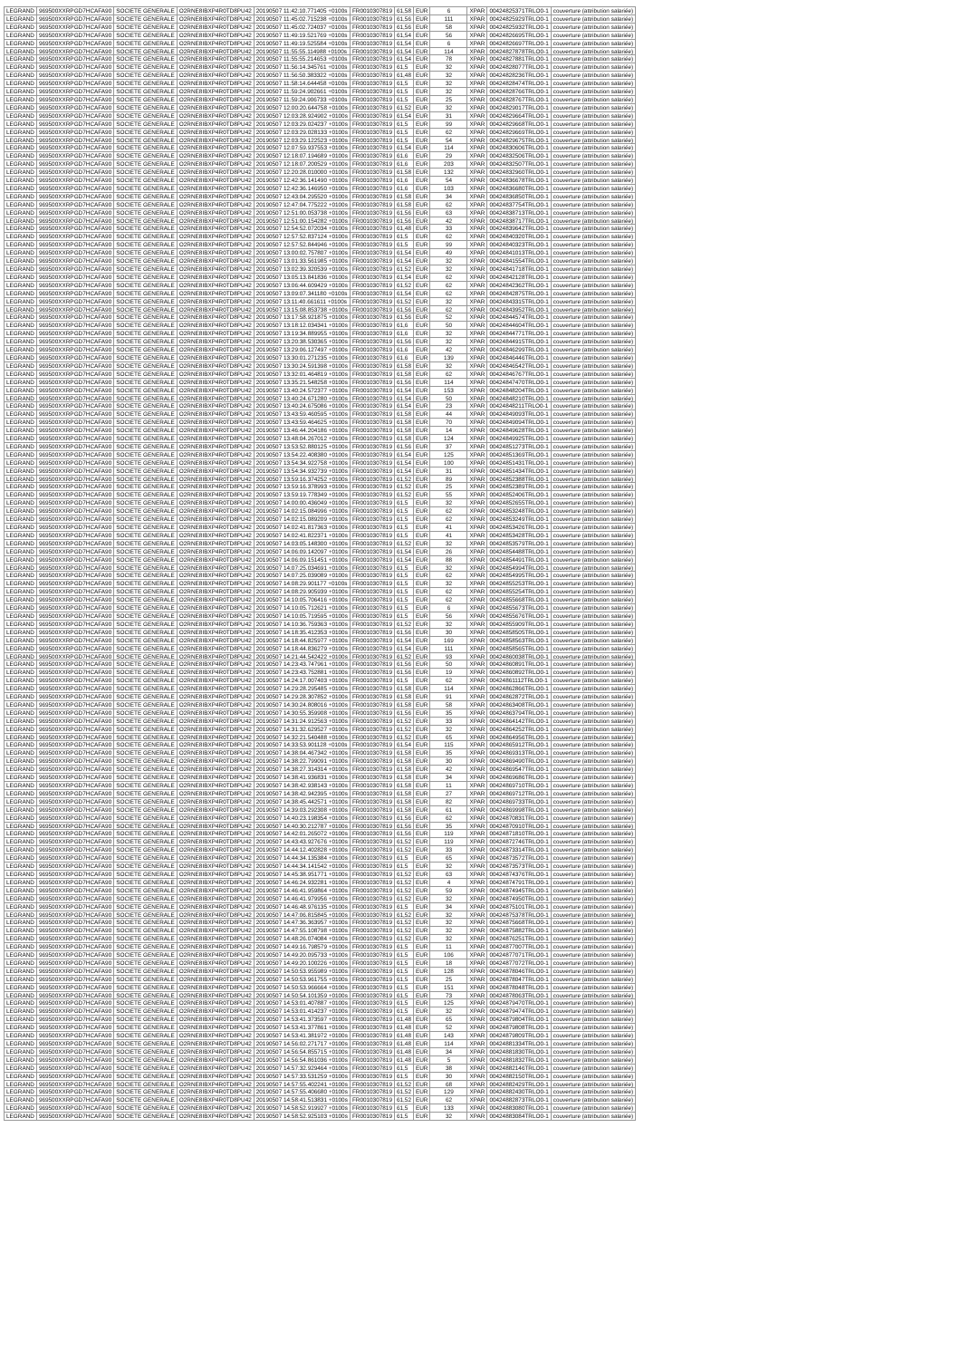| LEGRAND | 969500XXRPGD7HCAFA90 | SOCIETE GENERALE | O2RNE8IBXP4R0TD8PU42 | 20190507 11:42:10.771405 +0100s | FR0010307819 | 61,58 | EUR | 6 | XPAR | 00424825371TRLO0-1 | couverture (attribution salariée) |
| LEGRAND | 969500XXRPGD7HCAFA90 | SOCIETE GENERALE | O2RNE8IBXP4R0TD8PU42 | 20190507 11:45:02.715238 +0100s | FR0010307819 | 61,56 | EUR | 111 | XPAR | 00424825929TRLO0-1 | couverture (attribution salariée) |
| LEGRAND | 969500XXRPGD7HCAFA90 | SOCIETE GENERALE | O2RNE8IBXP4R0TD8PU42 | 20190507 11:45:02.724037 +0100s | FR0010307819 | 61,56 | EUR | 58 | XPAR | 00424825932TRLO0-1 | couverture (attribution salariée) |
| LEGRAND | 969500XXRPGD7HCAFA90 | SOCIETE GENERALE | O2RNE8IBXP4R0TD8PU42 | 20190507 11:49:19.521769 +0100s | FR0010307819 | 61,54 | EUR | 56 | XPAR | 00424826695TRLO0-1 | couverture (attribution salariée) |
| LEGRAND | 969500XXRPGD7HCAFA90 | SOCIETE GENERALE | O2RNE8IBXP4R0TD8PU42 | 20190507 11:49:19.525584 +0100s | FR0010307819 | 61,54 | EUR | 6 | XPAR | 00424826697TRLO0-1 | couverture (attribution salariée) |
| LEGRAND | 969500XXRPGD7HCAFA90 | SOCIETE GENERALE | O2RNE8IBXP4R0TD8PU42 | 20190507 11:55:55.114988 +0100s | FR0010307819 | 61,54 | EUR | 114 | XPAR | 00424827878TRLO0-1 | couverture (attribution salariée) |
| LEGRAND | 969500XXRPGD7HCAFA90 | SOCIETE GENERALE | O2RNE8IBXP4R0TD8PU42 | 20190507 11:55:55.214653 +0100s | FR0010307819 | 61,54 | EUR | 78 | XPAR | 00424827881TRLO0-1 | couverture (attribution salariée) |
| LEGRAND | 969500XXRPGD7HCAFA90 | SOCIETE GENERALE | O2RNE8IBXP4R0TD8PU42 | 20190507 11:56:14.345761 +0100s | FR0010307819 | 61,5 | EUR | 32 | XPAR | 00424828077TRLO0-1 | couverture (attribution salariée) |
| LEGRAND | 969500XXRPGD7HCAFA90 | SOCIETE GENERALE | O2RNE8IBXP4R0TD8PU42 | 20190507 11:56:50.383322 +0100s | FR0010307819 | 61,48 | EUR | 32 | XPAR | 00424828236TRLO0-1 | couverture (attribution salariée) |
| LEGRAND | 969500XXRPGD7HCAFA90 | SOCIETE GENERALE | O2RNE8IBXP4R0TD8PU42 | 20190507 11:58:14.644458 +0100s | FR0010307819 | 61,5 | EUR | 32 | XPAR | 00424828474TRLO0-1 | couverture (attribution salariée) |
| LEGRAND | 969500XXRPGD7HCAFA90 | SOCIETE GENERALE | O2RNE8IBXP4R0TD8PU42 | 20190507 11:59:24.902661 +0100s | FR0010307819 | 61,5 | EUR | 32 | XPAR | 00424828766TRLO0-1 | couverture (attribution salariée) |
| LEGRAND | 969500XXRPGD7HCAFA90 | SOCIETE GENERALE | O2RNE8IBXP4R0TD8PU42 | 20190507 11:59:24.906733 +0100s | FR0010307819 | 61,5 | EUR | 25 | XPAR | 00424828767TRLO0-1 | couverture (attribution salariée) |
| LEGRAND | 969500XXRPGD7HCAFA90 | SOCIETE GENERALE | O2RNE8IBXP4R0TD8PU42 | 20190507 12:00:20.644758 +0100s | FR0010307819 | 61,52 | EUR | 32 | XPAR | 00424829017TRLO0-1 | couverture (attribution salariée) |
| LEGRAND | 969500XXRPGD7HCAFA90 | SOCIETE GENERALE | O2RNE8IBXP4R0TD8PU42 | 20190507 12:03:28.924902 +0100s | FR0010307819 | 61,54 | EUR | 31 | XPAR | 00424829664TRLO0-1 | couverture (attribution salariée) |
| LEGRAND | 969500XXRPGD7HCAFA90 | SOCIETE GENERALE | O2RNE8IBXP4R0TD8PU42 | 20190507 12:03:29.024237 +0100s | FR0010307819 | 61,5 | EUR | 99 | XPAR | 00424829668TRLO0-1 | couverture (attribution salariée) |
| LEGRAND | 969500XXRPGD7HCAFA90 | SOCIETE GENERALE | O2RNE8IBXP4R0TD8PU42 | 20190507 12:03:29.028133 +0100s | FR0010307819 | 61,5 | EUR | 62 | XPAR | 00424829669TRLO0-1 | couverture (attribution salariée) |
| LEGRAND | 969500XXRPGD7HCAFA90 | SOCIETE GENERALE | O2RNE8IBXP4R0TD8PU42 | 20190507 12:03:29.122523 +0100s | FR0010307819 | 61,5 | EUR | 54 | XPAR | 00424829675TRLO0-1 | couverture (attribution salariée) |
| LEGRAND | 969500XXRPGD7HCAFA90 | SOCIETE GENERALE | O2RNE8IBXP4R0TD8PU42 | 20190507 12:07:59.937553 +0100s | FR0010307819 | 61,54 | EUR | 114 | XPAR | 00424830606TRLO0-1 | couverture (attribution salariée) |
| LEGRAND | 969500XXRPGD7HCAFA90 | SOCIETE GENERALE | O2RNE8IBXP4R0TD8PU42 | 20190507 12:18:07.194689 +0100s | FR0010307819 | 61,6 | EUR | 29 | XPAR | 00424832506TRLO0-1 | couverture (attribution salariée) |
| LEGRAND | 969500XXRPGD7HCAFA90 | SOCIETE GENERALE | O2RNE8IBXP4R0TD8PU42 | 20190507 12:18:07.200529 +0100s | FR0010307819 | 61,6 | EUR | 203 | XPAR | 00424832507TRLO0-1 | couverture (attribution salariée) |
| LEGRAND | 969500XXRPGD7HCAFA90 | SOCIETE GENERALE | O2RNE8IBXP4R0TD8PU42 | 20190507 12:20:28.010000 +0100s | FR0010307819 | 61,58 | EUR | 132 | XPAR | 00424832960TRLO0-1 | couverture (attribution salariée) |
| LEGRAND | 969500XXRPGD7HCAFA90 | SOCIETE GENERALE | O2RNE8IBXP4R0TD8PU42 | 20190507 12:42:36.141490 +0100s | FR0010307819 | 61,6 | EUR | 54 | XPAR | 00424836678TRLO0-1 | couverture (attribution salariée) |
| LEGRAND | 969500XXRPGD7HCAFA90 | SOCIETE GENERALE | O2RNE8IBXP4R0TD8PU42 | 20190507 12:42:36.146950 +0100s | FR0010307819 | 61,6 | EUR | 103 | XPAR | 00424836680TRLO0-1 | couverture (attribution salariée) |
| LEGRAND | 969500XXRPGD7HCAFA90 | SOCIETE GENERALE | O2RNE8IBXP4R0TD8PU42 | 20190507 12:43:04.295520 +0100s | FR0010307819 | 61,58 | EUR | 34 | XPAR | 00424836850TRLO0-1 | couverture (attribution salariée) |
| LEGRAND | 969500XXRPGD7HCAFA90 | SOCIETE GENERALE | O2RNE8IBXP4R0TD8PU42 | 20190507 12:47:04.775222 +0100s | FR0010307819 | 61,58 | EUR | 62 | XPAR | 00424837754TRLO0-1 | couverture (attribution salariée) |
| LEGRAND | 969500XXRPGD7HCAFA90 | SOCIETE GENERALE | O2RNE8IBXP4R0TD8PU42 | 20190507 12:51:00.053738 +0100s | FR0010307819 | 61,56 | EUR | 63 | XPAR | 00424838713TRLO0-1 | couverture (attribution salariée) |
| LEGRAND | 969500XXRPGD7HCAFA90 | SOCIETE GENERALE | O2RNE8IBXP4R0TD8PU42 | 20190507 12:51:00.154282 +0100s | FR0010307819 | 61,56 | EUR | 42 | XPAR | 00424838717TRLO0-1 | couverture (attribution salariée) |
| LEGRAND | 969500XXRPGD7HCAFA90 | SOCIETE GENERALE | O2RNE8IBXP4R0TD8PU42 | 20190507 12:54:52.072034 +0100s | FR0010307819 | 61,48 | EUR | 33 | XPAR | 00424839642TRLO0-1 | couverture (attribution salariée) |
| LEGRAND | 969500XXRPGD7HCAFA90 | SOCIETE GENERALE | O2RNE8IBXP4R0TD8PU42 | 20190507 12:57:52.837124 +0100s | FR0010307819 | 61,5 | EUR | 62 | XPAR | 00424840320TRLO0-1 | couverture (attribution salariée) |
| LEGRAND | 969500XXRPGD7HCAFA90 | SOCIETE GENERALE | O2RNE8IBXP4R0TD8PU42 | 20190507 12:57:52.844946 +0100s | FR0010307819 | 61,5 | EUR | 99 | XPAR | 00424840323TRLO0-1 | couverture (attribution salariée) |
| LEGRAND | 969500XXRPGD7HCAFA90 | SOCIETE GENERALE | O2RNE8IBXP4R0TD8PU42 | 20190507 13:00:02.757807 +0100s | FR0010307819 | 61,54 | EUR | 49 | XPAR | 00424841013TRLO0-1 | couverture (attribution salariée) |
| LEGRAND | 969500XXRPGD7HCAFA90 | SOCIETE GENERALE | O2RNE8IBXP4R0TD8PU42 | 20190507 13:01:33.561985 +0100s | FR0010307819 | 61,54 | EUR | 32 | XPAR | 00424841554TRLO0-1 | couverture (attribution salariée) |
| LEGRAND | 969500XXRPGD7HCAFA90 | SOCIETE GENERALE | O2RNE8IBXP4R0TD8PU42 | 20190507 13:02:39.320539 +0100s | FR0010307819 | 61,52 | EUR | 32 | XPAR | 00424841718TRLO0-1 | couverture (attribution salariée) |
| LEGRAND | 969500XXRPGD7HCAFA90 | SOCIETE GENERALE | O2RNE8IBXP4R0TD8PU42 | 20190507 13:05:13.841836 +0100s | FR0010307819 | 61,54 | EUR | 62 | XPAR | 00424842128TRLO0-1 | couverture (attribution salariée) |
| LEGRAND | 969500XXRPGD7HCAFA90 | SOCIETE GENERALE | O2RNE8IBXP4R0TD8PU42 | 20190507 13:06:44.609429 +0100s | FR0010307819 | 61,52 | EUR | 62 | XPAR | 00424842362TRLO0-1 | couverture (attribution salariée) |
| LEGRAND | 969500XXRPGD7HCAFA90 | SOCIETE GENERALE | O2RNE8IBXP4R0TD8PU42 | 20190507 13:09:07.341180 +0100s | FR0010307819 | 61,54 | EUR | 62 | XPAR | 00424842875TRLO0-1 | couverture (attribution salariée) |
| LEGRAND | 969500XXRPGD7HCAFA90 | SOCIETE GENERALE | O2RNE8IBXP4R0TD8PU42 | 20190507 13:11:40.661611 +0100s | FR0010307819 | 61,52 | EUR | 32 | XPAR | 00424843315TRLO0-1 | couverture (attribution salariée) |
| LEGRAND | 969500XXRPGD7HCAFA90 | SOCIETE GENERALE | O2RNE8IBXP4R0TD8PU42 | 20190507 13:15:08.853738 +0100s | FR0010307819 | 61,56 | EUR | 62 | XPAR | 00424843952TRLO0-1 | couverture (attribution salariée) |
| LEGRAND | 969500XXRPGD7HCAFA90 | SOCIETE GENERALE | O2RNE8IBXP4R0TD8PU42 | 20190507 13:17:58.921875 +0100s | FR0010307819 | 61,56 | EUR | 52 | XPAR | 00424844574TRLO0-1 | couverture (attribution salariée) |
| LEGRAND | 969500XXRPGD7HCAFA90 | SOCIETE GENERALE | O2RNE8IBXP4R0TD8PU42 | 20190507 13:18:12.034341 +0100s | FR0010307819 | 61,6 | EUR | 50 | XPAR | 00424844604TRLO0-1 | couverture (attribution salariée) |
| LEGRAND | 969500XXRPGD7HCAFA90 | SOCIETE GENERALE | O2RNE8IBXP4R0TD8PU42 | 20190507 13:19:34.889955 +0100s | FR0010307819 | 61,6 | EUR | 32 | XPAR | 00424844771TRLO0-1 | couverture (attribution salariée) |
| LEGRAND | 969500XXRPGD7HCAFA90 | SOCIETE GENERALE | O2RNE8IBXP4R0TD8PU42 | 20190507 13:20:38.530365 +0100s | FR0010307819 | 61,56 | EUR | 32 | XPAR | 00424844915TRLO0-1 | couverture (attribution salariée) |
| LEGRAND | 969500XXRPGD7HCAFA90 | SOCIETE GENERALE | O2RNE8IBXP4R0TD8PU42 | 20190507 13:29:06.127497 +0100s | FR0010307819 | 61,6 | EUR | 42 | XPAR | 00424846299TRLO0-1 | couverture (attribution salariée) |
| LEGRAND | 969500XXRPGD7HCAFA90 | SOCIETE GENERALE | O2RNE8IBXP4R0TD8PU42 | 20190507 13:30:01.271235 +0100s | FR0010307819 | 61,6 | EUR | 139 | XPAR | 00424846446TRLO0-1 | couverture (attribution salariée) |
| LEGRAND | 969500XXRPGD7HCAFA90 | SOCIETE GENERALE | O2RNE8IBXP4R0TD8PU42 | 20190507 13:30:24.591398 +0100s | FR0010307819 | 61,58 | EUR | 32 | XPAR | 00424846542TRLO0-1 | couverture (attribution salariée) |
| LEGRAND | 969500XXRPGD7HCAFA90 | SOCIETE GENERALE | O2RNE8IBXP4R0TD8PU42 | 20190507 13:32:01.464819 +0100s | FR0010307819 | 61,58 | EUR | 62 | XPAR | 00424846767TRLO0-1 | couverture (attribution salariée) |
| LEGRAND | 969500XXRPGD7HCAFA90 | SOCIETE GENERALE | O2RNE8IBXP4R0TD8PU42 | 20190507 13:35:21.548258 +0100s | FR0010307819 | 61,56 | EUR | 114 | XPAR | 00424847470TRLO0-1 | couverture (attribution salariée) |
| LEGRAND | 969500XXRPGD7HCAFA90 | SOCIETE GENERALE | O2RNE8IBXP4R0TD8PU42 | 20190507 13:40:24.572377 +0100s | FR0010307819 | 61,54 | EUR | 153 | XPAR | 00424848204TRLO0-1 | couverture (attribution salariée) |
| LEGRAND | 969500XXRPGD7HCAFA90 | SOCIETE GENERALE | O2RNE8IBXP4R0TD8PU42 | 20190507 13:40:24.671280 +0100s | FR0010307819 | 61,54 | EUR | 50 | XPAR | 00424848210TRLO0-1 | couverture (attribution salariée) |
| LEGRAND | 969500XXRPGD7HCAFA90 | SOCIETE GENERALE | O2RNE8IBXP4R0TD8PU42 | 20190507 13:40:24.675086 +0100s | FR0010307819 | 61,54 | EUR | 23 | XPAR | 00424848211TRLO0-1 | couverture (attribution salariée) |
| LEGRAND | 969500XXRPGD7HCAFA90 | SOCIETE GENERALE | O2RNE8IBXP4R0TD8PU42 | 20190507 13:43:59.460595 +0100s | FR0010307819 | 61,58 | EUR | 44 | XPAR | 00424849093TRLO0-1 | couverture (attribution salariée) |
| LEGRAND | 969500XXRPGD7HCAFA90 | SOCIETE GENERALE | O2RNE8IBXP4R0TD8PU42 | 20190507 13:43:59.464625 +0100s | FR0010307819 | 61,58 | EUR | 70 | XPAR | 00424849094TRLO0-1 | couverture (attribution salariée) |
| LEGRAND | 969500XXRPGD7HCAFA90 | SOCIETE GENERALE | O2RNE8IBXP4R0TD8PU42 | 20190507 13:46:44.204186 +0100s | FR0010307819 | 61,58 | EUR | 14 | XPAR | 00424849628TRLO0-1 | couverture (attribution salariée) |
| LEGRAND | 969500XXRPGD7HCAFA90 | SOCIETE GENERALE | O2RNE8IBXP4R0TD8PU42 | 20190507 13:48:04.267012 +0100s | FR0010307819 | 61,58 | EUR | 124 | XPAR | 00424849925TRLO0-1 | couverture (attribution salariée) |
| LEGRAND | 969500XXRPGD7HCAFA90 | SOCIETE GENERALE | O2RNE8IBXP4R0TD8PU42 | 20190507 13:53:52.880125 +0100s | FR0010307819 | 61,56 | EUR | 37 | XPAR | 00424851273TRLO0-1 | couverture (attribution salariée) |
| LEGRAND | 969500XXRPGD7HCAFA90 | SOCIETE GENERALE | O2RNE8IBXP4R0TD8PU42 | 20190507 13:54:22.408380 +0100s | FR0010307819 | 61,54 | EUR | 125 | XPAR | 00424851369TRLO0-1 | couverture (attribution salariée) |
| LEGRAND | 969500XXRPGD7HCAFA90 | SOCIETE GENERALE | O2RNE8IBXP4R0TD8PU42 | 20190507 13:54:34.922758 +0100s | FR0010307819 | 61,54 | EUR | 100 | XPAR | 00424851431TRLO0-1 | couverture (attribution salariée) |
| LEGRAND | 969500XXRPGD7HCAFA90 | SOCIETE GENERALE | O2RNE8IBXP4R0TD8PU42 | 20190507 13:54:34.932739 +0100s | FR0010307819 | 61,54 | EUR | 31 | XPAR | 00424851434TRLO0-1 | couverture (attribution salariée) |
| LEGRAND | 969500XXRPGD7HCAFA90 | SOCIETE GENERALE | O2RNE8IBXP4R0TD8PU42 | 20190507 13:59:16.374252 +0100s | FR0010307819 | 61,52 | EUR | 89 | XPAR | 00424852388TRLO0-1 | couverture (attribution salariée) |
| LEGRAND | 969500XXRPGD7HCAFA90 | SOCIETE GENERALE | O2RNE8IBXP4R0TD8PU42 | 20190507 13:59:16.378993 +0100s | FR0010307819 | 61,52 | EUR | 25 | XPAR | 00424852389TRLO0-1 | couverture (attribution salariée) |
| LEGRAND | 969500XXRPGD7HCAFA90 | SOCIETE GENERALE | O2RNE8IBXP4R0TD8PU42 | 20190507 13:59:19.778349 +0100s | FR0010307819 | 61,52 | EUR | 55 | XPAR | 00424852406TRLO0-1 | couverture (attribution salariée) |
| LEGRAND | 969500XXRPGD7HCAFA90 | SOCIETE GENERALE | O2RNE8IBXP4R0TD8PU42 | 20190507 14:00:00.436049 +0100s | FR0010307819 | 61,5 | EUR | 32 | XPAR | 00424852655TRLO0-1 | couverture (attribution salariée) |
| LEGRAND | 969500XXRPGD7HCAFA90 | SOCIETE GENERALE | O2RNE8IBXP4R0TD8PU42 | 20190507 14:02:15.084996 +0100s | FR0010307819 | 61,5 | EUR | 62 | XPAR | 00424853248TRLO0-1 | couverture (attribution salariée) |
| LEGRAND | 969500XXRPGD7HCAFA90 | SOCIETE GENERALE | O2RNE8IBXP4R0TD8PU42 | 20190507 14:02:15.089209 +0100s | FR0010307819 | 61,5 | EUR | 62 | XPAR | 00424853249TRLO0-1 | couverture (attribution salariée) |
| LEGRAND | 969500XXRPGD7HCAFA90 | SOCIETE GENERALE | O2RNE8IBXP4R0TD8PU42 | 20190507 14:02:41.817363 +0100s | FR0010307819 | 61,5 | EUR | 41 | XPAR | 00424853426TRLO0-1 | couverture (attribution salariée) |
| LEGRAND | 969500XXRPGD7HCAFA90 | SOCIETE GENERALE | O2RNE8IBXP4R0TD8PU42 | 20190507 14:02:41.822371 +0100s | FR0010307819 | 61,5 | EUR | 41 | XPAR | 00424853428TRLO0-1 | couverture (attribution salariée) |
| LEGRAND | 969500XXRPGD7HCAFA90 | SOCIETE GENERALE | O2RNE8IBXP4R0TD8PU42 | 20190507 14:03:05.148300 +0100s | FR0010307819 | 61,52 | EUR | 32 | XPAR | 00424853579TRLO0-1 | couverture (attribution salariée) |
| LEGRAND | 969500XXRPGD7HCAFA90 | SOCIETE GENERALE | O2RNE8IBXP4R0TD8PU42 | 20190507 14:06:09.142097 +0100s | FR0010307819 | 61,54 | EUR | 26 | XPAR | 00424854488TRLO0-1 | couverture (attribution salariée) |
| LEGRAND | 969500XXRPGD7HCAFA90 | SOCIETE GENERALE | O2RNE8IBXP4R0TD8PU42 | 20190507 14:06:09.151451 +0100s | FR0010307819 | 61,54 | EUR | 88 | XPAR | 00424854491TRLO0-1 | couverture (attribution salariée) |
| LEGRAND | 969500XXRPGD7HCAFA90 | SOCIETE GENERALE | O2RNE8IBXP4R0TD8PU42 | 20190507 14:07:25.034691 +0100s | FR0010307819 | 61,5 | EUR | 32 | XPAR | 00424854994TRLO0-1 | couverture (attribution salariée) |
| LEGRAND | 969500XXRPGD7HCAFA90 | SOCIETE GENERALE | O2RNE8IBXP4R0TD8PU42 | 20190507 14:07:25.039089 +0100s | FR0010307819 | 61,5 | EUR | 62 | XPAR | 00424854995TRLO0-1 | couverture (attribution salariée) |
| LEGRAND | 969500XXRPGD7HCAFA90 | SOCIETE GENERALE | O2RNE8IBXP4R0TD8PU42 | 20190507 14:08:29.901177 +0100s | FR0010307819 | 61,5 | EUR | 32 | XPAR | 00424855253TRLO0-1 | couverture (attribution salariée) |
| LEGRAND | 969500XXRPGD7HCAFA90 | SOCIETE GENERALE | O2RNE8IBXP4R0TD8PU42 | 20190507 14:08:29.905939 +0100s | FR0010307819 | 61,5 | EUR | 62 | XPAR | 00424855254TRLO0-1 | couverture (attribution salariée) |
| LEGRAND | 969500XXRPGD7HCAFA90 | SOCIETE GENERALE | O2RNE8IBXP4R0TD8PU42 | 20190507 14:10:05.706416 +0100s | FR0010307819 | 61,5 | EUR | 62 | XPAR | 00424855668TRLO0-1 | couverture (attribution salariée) |
| LEGRAND | 969500XXRPGD7HCAFA90 | SOCIETE GENERALE | O2RNE8IBXP4R0TD8PU42 | 20190507 14:10:05.712621 +0100s | FR0010307819 | 61,5 | EUR | 6 | XPAR | 00424855673TRLO0-1 | couverture (attribution salariée) |
| LEGRAND | 969500XXRPGD7HCAFA90 | SOCIETE GENERALE | O2RNE8IBXP4R0TD8PU42 | 20190507 14:10:05.719595 +0100s | FR0010307819 | 61,5 | EUR | 56 | XPAR | 00424855676TRLO0-1 | couverture (attribution salariée) |
| LEGRAND | 969500XXRPGD7HCAFA90 | SOCIETE GENERALE | O2RNE8IBXP4R0TD8PU42 | 20190507 14:10:36.759363 +0100s | FR0010307819 | 61,52 | EUR | 32 | XPAR | 00424855909TRLO0-1 | couverture (attribution salariée) |
| LEGRAND | 969500XXRPGD7HCAFA90 | SOCIETE GENERALE | O2RNE8IBXP4R0TD8PU42 | 20190507 14:18:35.412353 +0100s | FR0010307819 | 61,56 | EUR | 30 | XPAR | 00424858505TRLO0-1 | couverture (attribution salariée) |
| LEGRAND | 969500XXRPGD7HCAFA90 | SOCIETE GENERALE | O2RNE8IBXP4R0TD8PU42 | 20190507 14:18:44.825977 +0100s | FR0010307819 | 61,54 | EUR | 169 | XPAR | 00424858563TRLO0-1 | couverture (attribution salariée) |
| LEGRAND | 969500XXRPGD7HCAFA90 | SOCIETE GENERALE | O2RNE8IBXP4R0TD8PU42 | 20190507 14:18:44.836279 +0100s | FR0010307819 | 61,54 | EUR | 111 | XPAR | 00424858565TRLO0-1 | couverture (attribution salariée) |
| LEGRAND | 969500XXRPGD7HCAFA90 | SOCIETE GENERALE | O2RNE8IBXP4R0TD8PU42 | 20190507 14:21:44.542422 +0100s | FR0010307819 | 61,52 | EUR | 93 | XPAR | 00424860038TRLO0-1 | couverture (attribution salariée) |
| LEGRAND | 969500XXRPGD7HCAFA90 | SOCIETE GENERALE | O2RNE8IBXP4R0TD8PU42 | 20190507 14:23:43.747961 +0100s | FR0010307819 | 61,56 | EUR | 50 | XPAR | 00424860891TRLO0-1 | couverture (attribution salariée) |
| LEGRAND | 969500XXRPGD7HCAFA90 | SOCIETE GENERALE | O2RNE8IBXP4R0TD8PU42 | 20190507 14:23:43.752881 +0100s | FR0010307819 | 61,56 | EUR | 19 | XPAR | 00424860892TRLO0-1 | couverture (attribution salariée) |
| LEGRAND | 969500XXRPGD7HCAFA90 | SOCIETE GENERALE | O2RNE8IBXP4R0TD8PU42 | 20190507 14:24:17.007403 +0100s | FR0010307819 | 61,5 | EUR | 62 | XPAR | 00424861112TRLO0-1 | couverture (attribution salariée) |
| LEGRAND | 969500XXRPGD7HCAFA90 | SOCIETE GENERALE | O2RNE8IBXP4R0TD8PU42 | 20190507 14:29:28.295485 +0100s | FR0010307819 | 61,58 | EUR | 114 | XPAR | 00424862866TRLO0-1 | couverture (attribution salariée) |
| LEGRAND | 969500XXRPGD7HCAFA90 | SOCIETE GENERALE | O2RNE8IBXP4R0TD8PU42 | 20190507 14:29:28.307852 +0100s | FR0010307819 | 61,58 | EUR | 91 | XPAR | 00424862872TRLO0-1 | couverture (attribution salariée) |
| LEGRAND | 969500XXRPGD7HCAFA90 | SOCIETE GENERALE | O2RNE8IBXP4R0TD8PU42 | 20190507 14:30:24.808016 +0100s | FR0010307819 | 61,58 | EUR | 58 | XPAR | 00424863408TRLO0-1 | couverture (attribution salariée) |
| LEGRAND | 969500XXRPGD7HCAFA90 | SOCIETE GENERALE | O2RNE8IBXP4R0TD8PU42 | 20190507 14:30:55.359908 +0100s | FR0010307819 | 61,56 | EUR | 35 | XPAR | 00424863794TRLO0-1 | couverture (attribution salariée) |
| LEGRAND | 969500XXRPGD7HCAFA90 | SOCIETE GENERALE | O2RNE8IBXP4R0TD8PU42 | 20190507 14:31:24.912563 +0100s | FR0010307819 | 61,52 | EUR | 33 | XPAR | 00424864142TRLO0-1 | couverture (attribution salariée) |
| LEGRAND | 969500XXRPGD7HCAFA90 | SOCIETE GENERALE | O2RNE8IBXP4R0TD8PU42 | 20190507 14:31:32.629527 +0100s | FR0010307819 | 61,52 | EUR | 32 | XPAR | 00424864252TRLO0-1 | couverture (attribution salariée) |
| LEGRAND | 969500XXRPGD7HCAFA90 | SOCIETE GENERALE | O2RNE8IBXP4R0TD8PU42 | 20190507 14:32:21.540488 +0100s | FR0010307819 | 61,52 | EUR | 65 | XPAR | 00424864956TRLO0-1 | couverture (attribution salariée) |
| LEGRAND | 969500XXRPGD7HCAFA90 | SOCIETE GENERALE | O2RNE8IBXP4R0TD8PU42 | 20190507 14:33:53.901128 +0100s | FR0010307819 | 61,54 | EUR | 115 | XPAR | 00424865912TRLO0-1 | couverture (attribution salariée) |
| LEGRAND | 969500XXRPGD7HCAFA90 | SOCIETE GENERALE | O2RNE8IBXP4R0TD8PU42 | 20190507 14:38:04.467342 +0100s | FR0010307819 | 61,58 | EUR | 35 | XPAR | 00424869313TRLO0-1 | couverture (attribution salariée) |
| LEGRAND | 969500XXRPGD7HCAFA90 | SOCIETE GENERALE | O2RNE8IBXP4R0TD8PU42 | 20190507 14:38:22.799091 +0100s | FR0010307819 | 61,58 | EUR | 30 | XPAR | 00424869490TRLO0-1 | couverture (attribution salariée) |
| LEGRAND | 969500XXRPGD7HCAFA90 | SOCIETE GENERALE | O2RNE8IBXP4R0TD8PU42 | 20190507 14:38:27.314314 +0100s | FR0010307819 | 61,58 | EUR | 42 | XPAR | 00424869547TRLO0-1 | couverture (attribution salariée) |
| LEGRAND | 969500XXRPGD7HCAFA90 | SOCIETE GENERALE | O2RNE8IBXP4R0TD8PU42 | 20190507 14:38:41.936831 +0100s | FR0010307819 | 61,58 | EUR | 34 | XPAR | 00424869686TRLO0-1 | couverture (attribution salariée) |
| LEGRAND | 969500XXRPGD7HCAFA90 | SOCIETE GENERALE | O2RNE8IBXP4R0TD8PU42 | 20190507 14:38:42.938143 +0100s | FR0010307819 | 61,58 | EUR | 11 | XPAR | 00424869710TRLO0-1 | couverture (attribution salariée) |
| LEGRAND | 969500XXRPGD7HCAFA90 | SOCIETE GENERALE | O2RNE8IBXP4R0TD8PU42 | 20190507 14:38:42.942395 +0100s | FR0010307819 | 61,58 | EUR | 27 | XPAR | 00424869712TRLO0-1 | couverture (attribution salariée) |
| LEGRAND | 969500XXRPGD7HCAFA90 | SOCIETE GENERALE | O2RNE8IBXP4R0TD8PU42 | 20190507 14:38:45.442571 +0100s | FR0010307819 | 61,58 | EUR | 82 | XPAR | 00424869733TRLO0-1 | couverture (attribution salariée) |
| LEGRAND | 969500XXRPGD7HCAFA90 | SOCIETE GENERALE | O2RNE8IBXP4R0TD8PU42 | 20190507 14:39:03.292308 +0100s | FR0010307819 | 61,58 | EUR | 61 | XPAR | 00424869998TRLO0-1 | couverture (attribution salariée) |
| LEGRAND | 969500XXRPGD7HCAFA90 | SOCIETE GENERALE | O2RNE8IBXP4R0TD8PU42 | 20190507 14:40:23.198354 +0100s | FR0010307819 | 61,56 | EUR | 62 | XPAR | 00424870831TRLO0-1 | couverture (attribution salariée) |
| LEGRAND | 969500XXRPGD7HCAFA90 | SOCIETE GENERALE | O2RNE8IBXP4R0TD8PU42 | 20190507 14:40:30.212787 +0100s | FR0010307819 | 61,56 | EUR | 35 | XPAR | 00424870910TRLO0-1 | couverture (attribution salariée) |
| LEGRAND | 969500XXRPGD7HCAFA90 | SOCIETE GENERALE | O2RNE8IBXP4R0TD8PU42 | 20190507 14:42:01.265072 +0100s | FR0010307819 | 61,56 | EUR | 119 | XPAR | 00424871810TRLO0-1 | couverture (attribution salariée) |
| LEGRAND | 969500XXRPGD7HCAFA90 | SOCIETE GENERALE | O2RNE8IBXP4R0TD8PU42 | 20190507 14:43:43.927676 +0100s | FR0010307819 | 61,52 | EUR | 119 | XPAR | 00424872746TRLO0-1 | couverture (attribution salariée) |
| LEGRAND | 969500XXRPGD7HCAFA90 | SOCIETE GENERALE | O2RNE8IBXP4R0TD8PU42 | 20190507 14:44:12.402828 +0100s | FR0010307819 | 61,52 | EUR | 33 | XPAR | 00424873314TRLO0-1 | couverture (attribution salariée) |
| LEGRAND | 969500XXRPGD7HCAFA90 | SOCIETE GENERALE | O2RNE8IBXP4R0TD8PU42 | 20190507 14:44:34.135384 +0100s | FR0010307819 | 61,5 | EUR | 65 | XPAR | 00424873572TRLO0-1 | couverture (attribution salariée) |
| LEGRAND | 969500XXRPGD7HCAFA90 | SOCIETE GENERALE | O2RNE8IBXP4R0TD8PU42 | 20190507 14:44:34.141542 +0100s | FR0010307819 | 61,5 | EUR | 32 | XPAR | 00424873573TRLO0-1 | couverture (attribution salariée) |
| LEGRAND | 969500XXRPGD7HCAFA90 | SOCIETE GENERALE | O2RNE8IBXP4R0TD8PU42 | 20190507 14:45:38.951771 +0100s | FR0010307819 | 61,52 | EUR | 63 | XPAR | 00424874376TRLO0-1 | couverture (attribution salariée) |
| LEGRAND | 969500XXRPGD7HCAFA90 | SOCIETE GENERALE | O2RNE8IBXP4R0TD8PU42 | 20190507 14:46:24.932281 +0100s | FR0010307819 | 61,52 | EUR | 4 | XPAR | 00424874791TRLO0-1 | couverture (attribution salariée) |
| LEGRAND | 969500XXRPGD7HCAFA90 | SOCIETE GENERALE | O2RNE8IBXP4R0TD8PU42 | 20190507 14:46:41.959864 +0100s | FR0010307819 | 61,52 | EUR | 59 | XPAR | 00424874945TRLO0-1 | couverture (attribution salariée) |
| LEGRAND | 969500XXRPGD7HCAFA90 | SOCIETE GENERALE | O2RNE8IBXP4R0TD8PU42 | 20190507 14:46:41.979956 +0100s | FR0010307819 | 61,52 | EUR | 32 | XPAR | 00424874950TRLO0-1 | couverture (attribution salariée) |
| LEGRAND | 969500XXRPGD7HCAFA90 | SOCIETE GENERALE | O2RNE8IBXP4R0TD8PU42 | 20190507 14:46:48.976135 +0100s | FR0010307819 | 61,5 | EUR | 34 | XPAR | 00424875101TRLO0-1 | couverture (attribution salariée) |
| LEGRAND | 969500XXRPGD7HCAFA90 | SOCIETE GENERALE | O2RNE8IBXP4R0TD8PU42 | 20190507 14:47:06.815845 +0100s | FR0010307819 | 61,52 | EUR | 32 | XPAR | 00424875378TRLO0-1 | couverture (attribution salariée) |
| LEGRAND | 969500XXRPGD7HCAFA90 | SOCIETE GENERALE | O2RNE8IBXP4R0TD8PU42 | 20190507 14:47:36.363957 +0100s | FR0010307819 | 61,52 | EUR | 32 | XPAR | 00424875668TRLO0-1 | couverture (attribution salariée) |
| LEGRAND | 969500XXRPGD7HCAFA90 | SOCIETE GENERALE | O2RNE8IBXP4R0TD8PU42 | 20190507 14:47:55.108798 +0100s | FR0010307819 | 61,52 | EUR | 32 | XPAR | 00424875882TRLO0-1 | couverture (attribution salariée) |
| LEGRAND | 969500XXRPGD7HCAFA90 | SOCIETE GENERALE | O2RNE8IBXP4R0TD8PU42 | 20190507 14:48:26.074084 +0100s | FR0010307819 | 61,52 | EUR | 32 | XPAR | 00424876251TRLO0-1 | couverture (attribution salariée) |
| LEGRAND | 969500XXRPGD7HCAFA90 | SOCIETE GENERALE | O2RNE8IBXP4R0TD8PU42 | 20190507 14:49:16.798579 +0100s | FR0010307819 | 61,5 | EUR | 11 | XPAR | 00424877007TRLO0-1 | couverture (attribution salariée) |
| LEGRAND | 969500XXRPGD7HCAFA90 | SOCIETE GENERALE | O2RNE8IBXP4R0TD8PU42 | 20190507 14:49:20.095733 +0100s | FR0010307819 | 61,5 | EUR | 106 | XPAR | 00424877071TRLO0-1 | couverture (attribution salariée) |
| LEGRAND | 969500XXRPGD7HCAFA90 | SOCIETE GENERALE | O2RNE8IBXP4R0TD8PU42 | 20190507 14:49:20.100226 +0100s | FR0010307819 | 61,5 | EUR | 18 | XPAR | 00424877072TRLO0-1 | couverture (attribution salariée) |
| LEGRAND | 969500XXRPGD7HCAFA90 | SOCIETE GENERALE | O2RNE8IBXP4R0TD8PU42 | 20190507 14:50:53.955989 +0100s | FR0010307819 | 61,5 | EUR | 128 | XPAR | 00424878046TRLO0-1 | couverture (attribution salariée) |
| LEGRAND | 969500XXRPGD7HCAFA90 | SOCIETE GENERALE | O2RNE8IBXP4R0TD8PU42 | 20190507 14:50:53.961755 +0100s | FR0010307819 | 61,5 | EUR | 25 | XPAR | 00424878047TRLO0-1 | couverture (attribution salariée) |
| LEGRAND | 969500XXRPGD7HCAFA90 | SOCIETE GENERALE | O2RNE8IBXP4R0TD8PU42 | 20190507 14:50:53.966664 +0100s | FR0010307819 | 61,5 | EUR | 151 | XPAR | 00424878048TRLO0-1 | couverture (attribution salariée) |
| LEGRAND | 969500XXRPGD7HCAFA90 | SOCIETE GENERALE | O2RNE8IBXP4R0TD8PU42 | 20190507 14:50:54.101359 +0100s | FR0010307819 | 61,5 | EUR | 73 | XPAR | 00424878063TRLO0-1 | couverture (attribution salariée) |
| LEGRAND | 969500XXRPGD7HCAFA90 | SOCIETE GENERALE | O2RNE8IBXP4R0TD8PU42 | 20190507 14:53:01.407887 +0100s | FR0010307819 | 61,5 | EUR | 125 | XPAR | 00424879470TRLO0-1 | couverture (attribution salariée) |
| LEGRAND | 969500XXRPGD7HCAFA90 | SOCIETE GENERALE | O2RNE8IBXP4R0TD8PU42 | 20190507 14:53:01.414237 +0100s | FR0010307819 | 61,5 | EUR | 32 | XPAR | 00424879474TRLO0-1 | couverture (attribution salariée) |
| LEGRAND | 969500XXRPGD7HCAFA90 | SOCIETE GENERALE | O2RNE8IBXP4R0TD8PU42 | 20190507 14:53:41.373597 +0100s | FR0010307819 | 61,48 | EUR | 65 | XPAR | 00424879804TRLO0-1 | couverture (attribution salariée) |
| LEGRAND | 969500XXRPGD7HCAFA90 | SOCIETE GENERALE | O2RNE8IBXP4R0TD8PU42 | 20190507 14:53:41.377861 +0100s | FR0010307819 | 61,48 | EUR | 52 | XPAR | 00424879808TRLO0-1 | couverture (attribution salariée) |
| LEGRAND | 969500XXRPGD7HCAFA90 | SOCIETE GENERALE | O2RNE8IBXP4R0TD8PU42 | 20190507 14:53:41.381972 +0100s | FR0010307819 | 61,48 | EUR | 143 | XPAR | 00424879809TRLO0-1 | couverture (attribution salariée) |
| LEGRAND | 969500XXRPGD7HCAFA90 | SOCIETE GENERALE | O2RNE8IBXP4R0TD8PU42 | 20190507 14:56:02.271717 +0100s | FR0010307819 | 61,48 | EUR | 114 | XPAR | 00424881334TRLO0-1 | couverture (attribution salariée) |
| LEGRAND | 969500XXRPGD7HCAFA90 | SOCIETE GENERALE | O2RNE8IBXP4R0TD8PU42 | 20190507 14:56:54.855715 +0100s | FR0010307819 | 61,48 | EUR | 34 | XPAR | 00424881830TRLO0-1 | couverture (attribution salariée) |
| LEGRAND | 969500XXRPGD7HCAFA90 | SOCIETE GENERALE | O2RNE8IBXP4R0TD8PU42 | 20190507 14:56:54.861036 +0100s | FR0010307819 | 61,48 | EUR | 5 | XPAR | 00424881832TRLO0-1 | couverture (attribution salariée) |
| LEGRAND | 969500XXRPGD7HCAFA90 | SOCIETE GENERALE | O2RNE8IBXP4R0TD8PU42 | 20190507 14:57:32.929464 +0100s | FR0010307819 | 61,5 | EUR | 38 | XPAR | 00424882146TRLO0-1 | couverture (attribution salariée) |
| LEGRAND | 969500XXRPGD7HCAFA90 | SOCIETE GENERALE | O2RNE8IBXP4R0TD8PU42 | 20190507 14:57:33.531259 +0100s | FR0010307819 | 61,5 | EUR | 30 | XPAR | 00424882150TRLO0-1 | couverture (attribution salariée) |
| LEGRAND | 969500XXRPGD7HCAFA90 | SOCIETE GENERALE | O2RNE8IBXP4R0TD8PU42 | 20190507 14:57:55.402241 +0100s | FR0010307819 | 61,52 | EUR | 68 | XPAR | 00424882429TRLO0-1 | couverture (attribution salariée) |
| LEGRAND | 969500XXRPGD7HCAFA90 | SOCIETE GENERALE | O2RNE8IBXP4R0TD8PU42 | 20190507 14:57:55.406680 +0100s | FR0010307819 | 61,52 | EUR | 129 | XPAR | 00424882430TRLO0-1 | couverture (attribution salariée) |
| LEGRAND | 969500XXRPGD7HCAFA90 | SOCIETE GENERALE | O2RNE8IBXP4R0TD8PU42 | 20190507 14:58:41.513831 +0100s | FR0010307819 | 61,52 | EUR | 62 | XPAR | 00424882873TRLO0-1 | couverture (attribution salariée) |
| LEGRAND | 969500XXRPGD7HCAFA90 | SOCIETE GENERALE | O2RNE8IBXP4R0TD8PU42 | 20190507 14:58:52.919927 +0100s | FR0010307819 | 61,5 | EUR | 133 | XPAR | 00424883080TRLO0-1 | couverture (attribution salariée) |
| LEGRAND | 969500XXRPGD7HCAFA90 | SOCIETE GENERALE | O2RNE8IBXP4R0TD8PU42 | 20190507 14:58:52.925103 +0100s | FR0010307819 | 61,5 | EUR | 32 | XPAR | 00424883084TRLO0-1 | couverture (attribution salariée) |